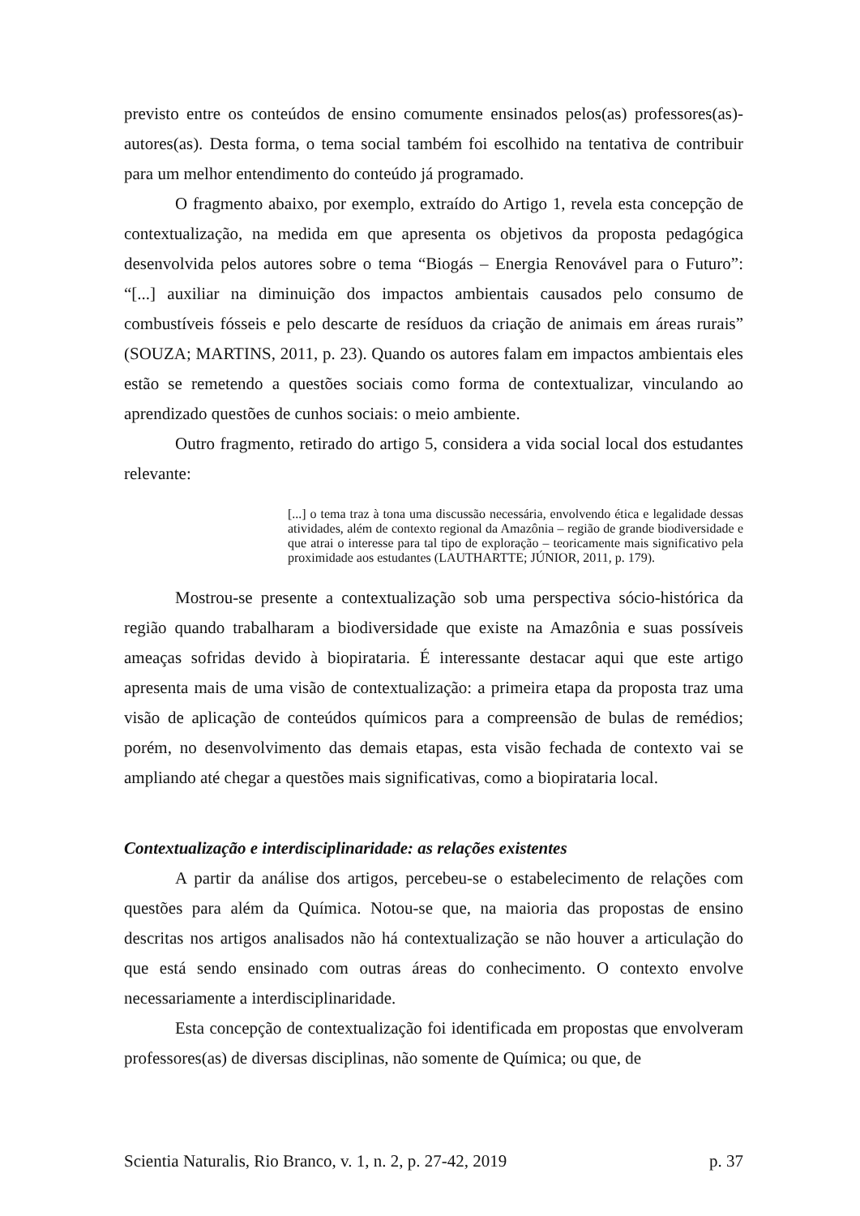previsto entre os conteúdos de ensino comumente ensinados pelos(as) professores(as)-autores(as). Desta forma, o tema social também foi escolhido na tentativa de contribuir para um melhor entendimento do conteúdo já programado.
O fragmento abaixo, por exemplo, extraído do Artigo 1, revela esta concepção de contextualização, na medida em que apresenta os objetivos da proposta pedagógica desenvolvida pelos autores sobre o tema “Biogás – Energia Renovável para o Futuro”: “[...] auxiliar na diminuição dos impactos ambientais causados pelo consumo de combustíveis fósseis e pelo descarte de resíduos da criação de animais em áreas rurais” (SOUZA; MARTINS, 2011, p. 23). Quando os autores falam em impactos ambientais eles estão se remetendo a questões sociais como forma de contextualizar, vinculando ao aprendizado questões de cunhos sociais: o meio ambiente.
Outro fragmento, retirado do artigo 5, considera a vida social local dos estudantes relevante:
[...] o tema traz à tona uma discussão necessária, envolvendo ética e legalidade dessas atividades, além de contexto regional da Amazônia – região de grande biodiversidade e que atrai o interesse para tal tipo de exploração – teoricamente mais significativo pela proximidade aos estudantes (LAUTHARTTE; JÚNIOR, 2011, p. 179).
Mostrou-se presente a contextualização sob uma perspectiva sócio-histórica da região quando trabalharam a biodiversidade que existe na Amazônia e suas possíveis ameaças sofridas devido à biopirataria. É interessante destacar aqui que este artigo apresenta mais de uma visão de contextualização: a primeira etapa da proposta traz uma visão de aplicação de conteúdos químicos para a compreensão de bulas de remédios; porém, no desenvolvimento das demais etapas, esta visão fechada de contexto vai se ampliando até chegar a questões mais significativas, como a biopirataria local.
Contextualização e interdisciplinaridade: as relações existentes
A partir da análise dos artigos, percebeu-se o estabelecimento de relações com questões para além da Química. Notou-se que, na maioria das propostas de ensino descritas nos artigos analisados não há contextualização se não houver a articulação do que está sendo ensinado com outras áreas do conhecimento. O contexto envolve necessariamente a interdisciplinaridade.
Esta concepção de contextualização foi identificada em propostas que envolveram professores(as) de diversas disciplinas, não somente de Química; ou que, de
Scientia Naturalis, Rio Branco, v. 1, n. 2, p. 27-42, 2019 p. 37